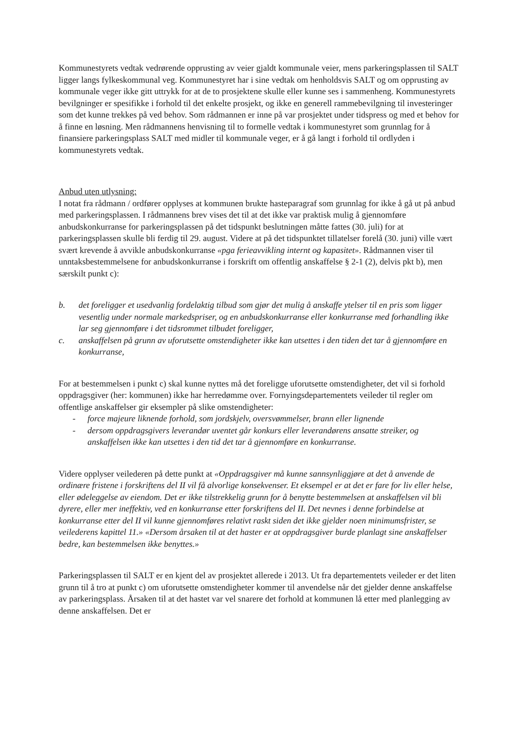Kommunestyrets vedtak vedrørende opprusting av veier gjaldt kommunale veier, mens parkeringsplassen til SALT ligger langs fylkeskommunal veg. Kommunestyret har i sine vedtak om henholdsvis SALT og om opprusting av kommunale veger ikke gitt uttrykk for at de to prosjektene skulle eller kunne ses i sammenheng. Kommunestyrets bevilgninger er spesifikke i forhold til det enkelte prosjekt, og ikke en generell rammebevilgning til investeringer som det kunne trekkes på ved behov. Som rådmannen er inne på var prosjektet under tidspress og med et behov for å finne en løsning. Men rådmannens henvisning til to formelle vedtak i kommunestyret som grunnlag for å finansiere parkeringsplass SALT med midler til kommunale veger, er å gå langt i forhold til ordlyden i kommunestyrets vedtak.
Anbud uten utlysning:
I notat fra rådmann / ordfører opplyses at kommunen brukte hasteparagraf som grunnlag for ikke å gå ut på anbud med parkeringsplassen. I rådmannens brev vises det til at det ikke var praktisk mulig å gjennomføre anbudskonkurranse for parkeringsplassen på det tidspunkt beslutningen måtte fattes (30. juli) for at parkeringsplassen skulle bli ferdig til 29. august. Videre at på det tidspunktet tillatelser forelå (30. juni) ville vært svært krevende å avvikle anbudskonkurranse «pga ferieavvikling internt og kapasitet». Rådmannen viser til unntaksbestemmelsene for anbudskonkurranse i forskrift om offentlig anskaffelse § 2-1 (2), delvis pkt b), men særskilt punkt c):
b. det foreligger et usedvanlig fordelaktig tilbud som gjør det mulig å anskaffe ytelser til en pris som ligger vesentlig under normale markedspriser, og en anbudskonkurranse eller konkurranse med forhandling ikke lar seg gjennomføre i det tidsrommet tilbudet foreligger,
c. anskaffelsen på grunn av uforutsette omstendigheter ikke kan utsettes i den tiden det tar å gjennomføre en konkurranse,
For at bestemmelsen i punkt c) skal kunne nyttes må det foreligge uforutsette omstendigheter, det vil si forhold oppdragsgiver (her: kommunen) ikke har herredømme over. Fornyingsdepartementets veileder til regler om offentlige anskaffelser gir eksempler på slike omstendigheter:
- force majeure liknende forhold, som jordskjelv, oversvømmelser, brann eller lignende
- dersom oppdragsgivers leverandør uventet går konkurs eller leverandørens ansatte streiker, og anskaffelsen ikke kan utsettes i den tid det tar å gjennomføre en konkurranse.
Videre opplyser veilederen på dette punkt at «Oppdragsgiver må kunne sannsynliggjøre at det å anvende de ordinære fristene i forskriftens del II vil få alvorlige konsekvenser. Et eksempel er at det er fare for liv eller helse, eller ødeleggelse av eiendom. Det er ikke tilstrekkelig grunn for å benytte bestemmelsen at anskaffelsen vil bli dyrere, eller mer ineffektiv, ved en konkurranse etter forskriftens del II. Det nevnes i denne forbindelse at konkurranse etter del II vil kunne gjennomføres relativt raskt siden det ikke gjelder noen minimumsfrister, se veilederens kapittel 11.» «Dersom årsaken til at det haster er at oppdragsgiver burde planlagt sine anskaffelser bedre, kan bestemmelsen ikke benyttes.»
Parkeringsplassen til SALT er en kjent del av prosjektet allerede i 2013. Ut fra departementets veileder er det liten grunn til å tro at punkt c) om uforutsette omstendigheter kommer til anvendelse når det gjelder denne anskaffelse av parkeringsplass. Årsaken til at det hastet var vel snarere det forhold at kommunen lå etter med planlegging av denne anskaffelsen. Det er